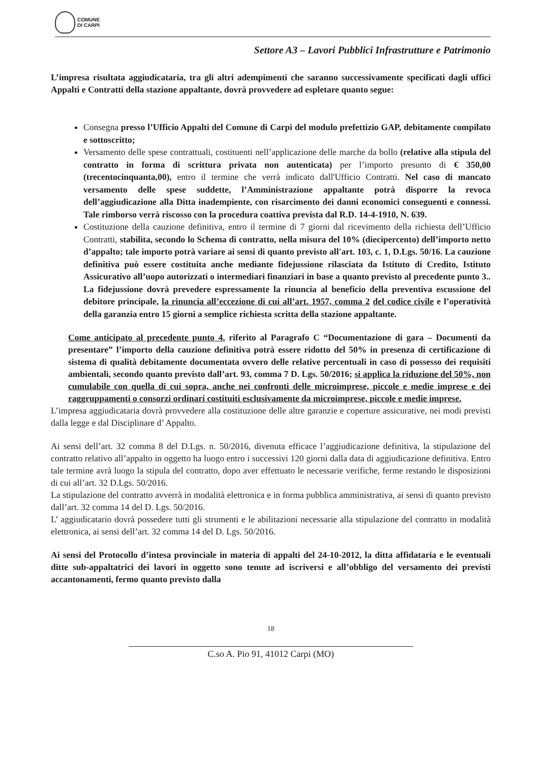COMUNE
DI CARPI
Settore A3 – Lavori Pubblici Infrastrutture e Patrimonio
L’impresa risultata aggiudicataria, tra gli altri adempimenti che saranno successivamente specificati dagli uffici Appalti e Contratti della stazione appaltante, dovrà provvedere ad espletare quanto segue:
Consegna presso l’Ufficio Appalti del Comune di Carpi del modulo prefettizio GAP, debitamente compilato e sottoscritto;
Versamento delle spese contrattuali, costituenti nell’applicazione delle marche da bollo (relative alla stipula del contratto in forma di scrittura privata non autenticata) per l’importo presunto di € 350,00 (trecentocinquanta,00), entro il termine che verrà indicato dall'Ufficio Contratti. Nel caso di mancato versamento delle spese suddette, l’Amministrazione appaltante potrà disporre la revoca dell’aggiudicazione alla Ditta inadempiente, con risarcimento dei danni economici conseguenti e connessi. Tale rimborso verrà riscosso con la procedura coattiva prevista dal R.D. 14-4-1910, N. 639.
Costituzione della cauzione definitiva, entro il termine di 7 giorni dal ricevimento della richiesta dell’Ufficio Contratti, stabilita, secondo lo Schema di contratto, nella misura del 10% (diecipercento) dell’importo netto d’appalto; tale importo potrà variare ai sensi di quanto previsto all'art. 103, c. 1, D.Lgs. 50/16. La cauzione definitiva può essere costituita anche mediante fidejussione rilasciata da Istituto di Credito, Istituto Assicurativo all’uopo autorizzati o intermediari finanziari in base a quanto previsto al precedente punto 3.. La fidejussione dovrà prevedere espressamente la rinuncia al beneficio della preventiva escussione del debitore principale, la rinuncia all’eccezione di cui all’art. 1957, comma 2 del codice civile e l’operatività della garanzia entro 15 giorni a semplice richiesta scritta della stazione appaltante.
Come anticipato al precedente punto 4. riferito al Paragrafo C “Documentazione di gara – Documenti da presentare” l’importo della cauzione definitiva potrà essere ridotto del 50% in presenza di certificazione di sistema di qualità debitamente documentata ovvero delle relative percentuali in caso di possesso dei requisiti ambientali, secondo quanto previsto dall’art. 93, comma 7 D. Lgs. 50/2016; si applica la riduzione del 50%, non cumulabile con quella di cui sopra, anche nei confronti delle microimprese, piccole e medie imprese e dei raggruppamenti o consorzi ordinari costituiti esclusivamente da microimprese, piccole e medie imprese.
L’impresa aggiudicataria dovrà provvedere alla costituzione delle altre garanzie e coperture assicurative, nei modi previsti dalla legge e dal Disciplinare d’ Appalto.
Ai sensi dell’art. 32 comma 8 del D.Lgs. n. 50/2016, divenuta efficace l’aggiudicazione definitiva, la stipulazione del contratto relativo all’appalto in oggetto ha luogo entro i successivi 120 giorni dalla data di aggiudicazione definitiva. Entro tale termine avrà luogo la stipula del contratto, dopo aver effettuato le necessarie verifiche, ferme restando le disposizioni di cui all’art. 32 D.Lgs. 50/2016.
La stipulazione del contratto avverrà in modalità elettronica e in forma pubblica amministrativa, ai sensi di quanto previsto dall’art. 32 comma 14 del D. Lgs. 50/2016.
L’ aggiudicatario dovrà possedere tutti gli strumenti e le abilitazioni necessarie alla stipulazione del contratto in modalità elettronica, ai sensi dell’art. 32 comma 14 del D. Lgs. 50/2016.
Ai sensi del Protocollo d’intesa provinciale in materia di appalti del 24-10-2012, la ditta affidataria e le eventuali ditte sub-appaltatrici dei lavori in oggetto sono tenute ad iscriversi e all’obbligo del versamento dei previsti accantonamenti, fermo quanto previsto dalla
18
C.so A. Pio 91, 41012 Carpi (MO)